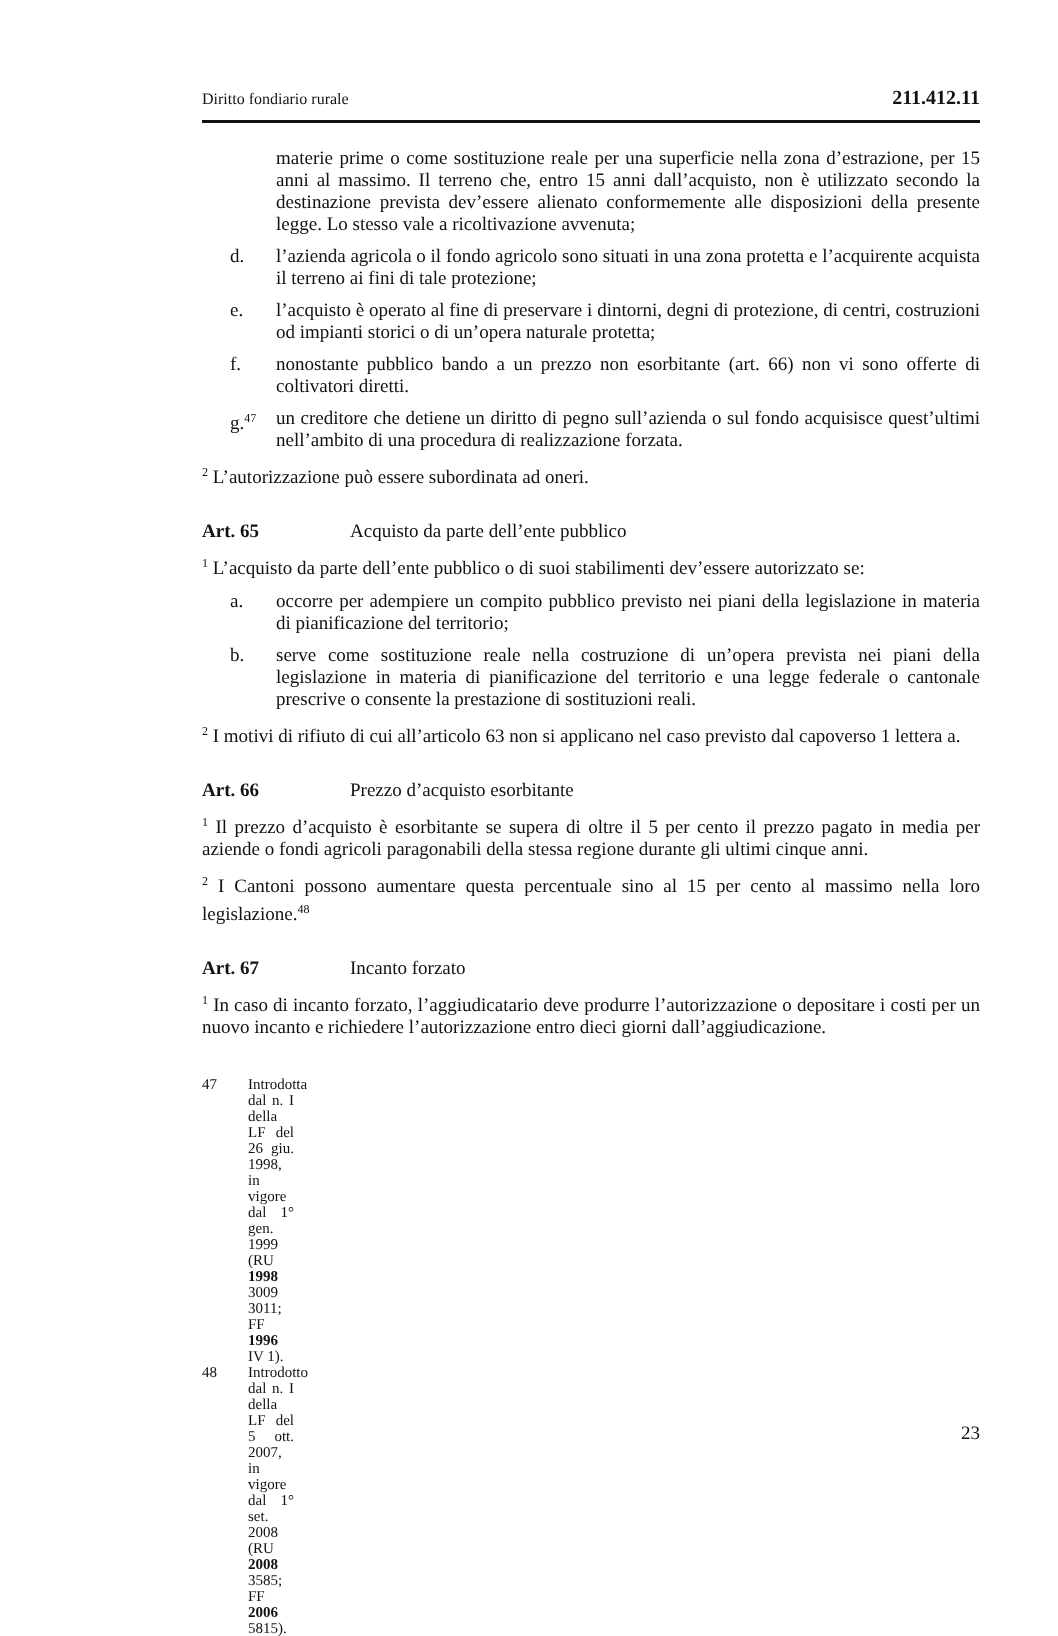Diritto fondiario rurale 211.412.11
materie prime o come sostituzione reale per una superficie nella zona d’estrazione, per 15 anni al massimo. Il terreno che, entro 15 anni dall’acquisto, non è utilizzato secondo la destinazione prevista dev’essere alienato conformemente alle disposizioni della presente legge. Lo stesso vale a ricoltivazione avvenuta;
d. l’azienda agricola o il fondo agricolo sono situati in una zona protetta e l’acquirente acquista il terreno ai fini di tale protezione;
e. l’acquisto è operato al fine di preservare i dintorni, degni di protezione, di centri, costruzioni od impianti storici o di un’opera naturale protetta;
f. nonostante pubblico bando a un prezzo non esorbitante (art. 66) non vi sono offerte di coltivatori diretti.
g.<sup>47</sup> un creditore che detiene un diritto di pegno sull’azienda o sul fondo acquisisce quest’ultimi nell’ambito di una procedura di realizzazione forzata.
<sup>2</sup> L’autorizzazione può essere subordinata ad oneri.
Art. 65 Acquisto da parte dell’ente pubblico
<sup>1</sup> L’acquisto da parte dell’ente pubblico o di suoi stabilimenti dev’essere autorizzato se:
a. occorre per adempiere un compito pubblico previsto nei piani della legislazione in materia di pianificazione del territorio;
b. serve come sostituzione reale nella costruzione di un’opera prevista nei piani della legislazione in materia di pianificazione del territorio e una legge federale o cantonale prescrive o consente la prestazione di sostituzioni reali.
<sup>2</sup> I motivi di rifiuto di cui all’articolo 63 non si applicano nel caso previsto dal capoverso 1 lettera a.
Art. 66 Prezzo d’acquisto esorbitante
<sup>1</sup> Il prezzo d’acquisto è esorbitante se supera di oltre il 5 per cento il prezzo pagato in media per aziende o fondi agricoli paragonabili della stessa regione durante gli ultimi cinque anni.
<sup>2</sup> I Cantoni possono aumentare questa percentuale sino al 15 per cento al massimo nella loro legislazione.<sup>48</sup>
Art. 67 Incanto forzato
<sup>1</sup> In caso di incanto forzato, l’aggiudicatario deve produrre l’autorizzazione o depositare i costi per un nuovo incanto e richiedere l’autorizzazione entro dieci giorni dall’aggiudicazione.
47 Introdotta dal n. I della LF del 26 giu. 1998, in vigore dal 1° gen. 1999 (RU 1998 3009 3011; FF 1996 IV 1).
48 Introdotto dal n. I della LF del 5 ott. 2007, in vigore dal 1° set. 2008 (RU 2008 3585; FF 2006 5815).
23